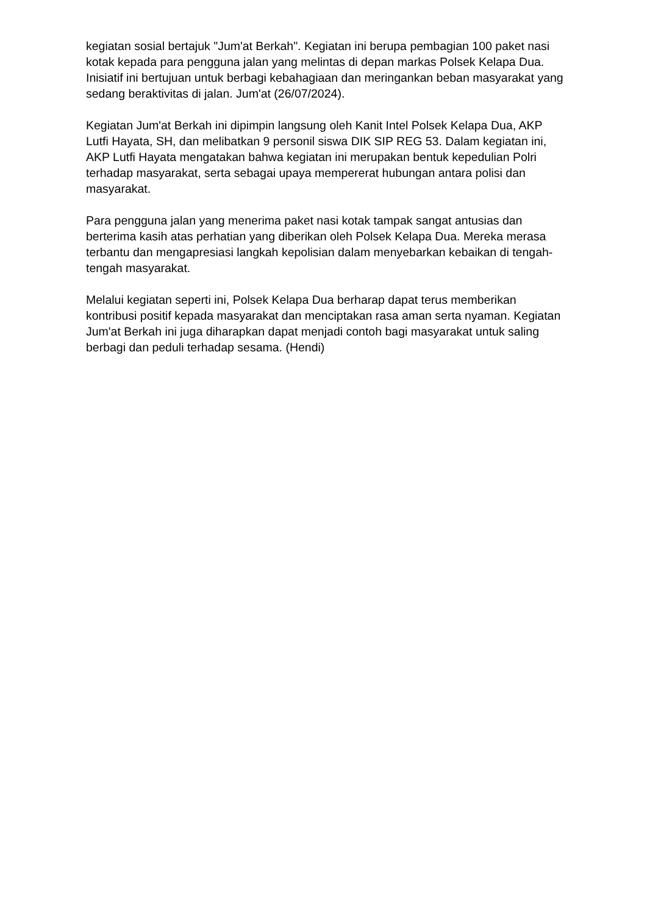kegiatan sosial bertajuk "Jum'at Berkah". Kegiatan ini berupa pembagian 100 paket nasi kotak kepada para pengguna jalan yang melintas di depan markas Polsek Kelapa Dua. Inisiatif ini bertujuan untuk berbagi kebahagiaan dan meringankan beban masyarakat yang sedang beraktivitas di jalan. Jum'at (26/07/2024).
Kegiatan Jum'at Berkah ini dipimpin langsung oleh Kanit Intel Polsek Kelapa Dua, AKP Lutfi Hayata, SH, dan melibatkan 9 personil siswa DIK SIP REG 53. Dalam kegiatan ini, AKP Lutfi Hayata mengatakan bahwa kegiatan ini merupakan bentuk kepedulian Polri terhadap masyarakat, serta sebagai upaya mempererat hubungan antara polisi dan masyarakat.
Para pengguna jalan yang menerima paket nasi kotak tampak sangat antusias dan berterima kasih atas perhatian yang diberikan oleh Polsek Kelapa Dua. Mereka merasa terbantu dan mengapresiasi langkah kepolisian dalam menyebarkan kebaikan di tengah-tengah masyarakat.
Melalui kegiatan seperti ini, Polsek Kelapa Dua berharap dapat terus memberikan kontribusi positif kepada masyarakat dan menciptakan rasa aman serta nyaman. Kegiatan Jum'at Berkah ini juga diharapkan dapat menjadi contoh bagi masyarakat untuk saling berbagi dan peduli terhadap sesama. (Hendi)